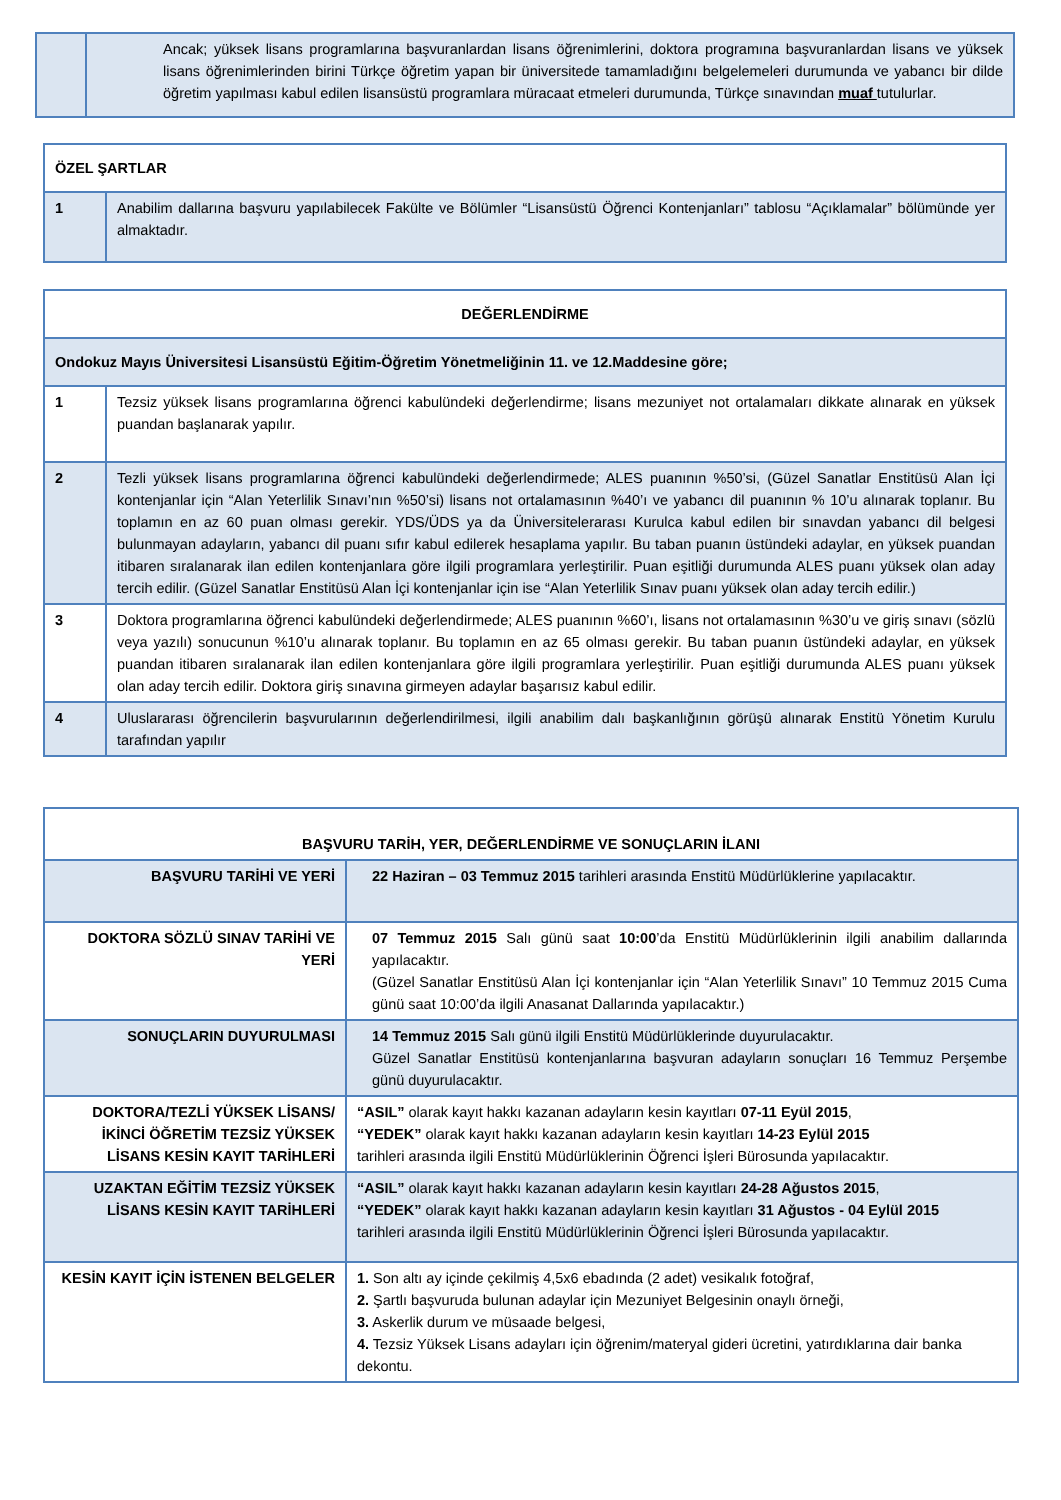| | Ancak; yüksek lisans programlarına başvuranlardan lisans öğrenimlerini, doktora programına başvuranlardan lisans ve yüksek lisans öğrenimlerinden birini Türkçe öğretim yapan bir üniversitede tamamladığını belgelemeleri durumunda ve yabancı bir dilde öğretim yapılması kabul edilen lisansüstü programlara müracaat etmeleri durumunda, Türkçe sınavından muaf tutulurlar. |
| ÖZEL ŞARTLAR | |
| --- | --- |
| 1 | Anabilim dallarına başvuru yapılabilecek Fakülte ve Bölümler “Lisansüstü Öğrenci Kontenjanları” tablosu “Açıklamalar” bölümünde yer almaktadır. |
| DEĞERLENDİRME | |
| --- | --- |
| Ondokuz Mayıs Üniversitesi Lisansüstü Eğitim-Öğretim Yönetmeliğinin 11. ve 12.Maddesine göre; | |
| 1 | Tezsiz yüksek lisans programlarına öğrenci kabulündeki değerlendirme; lisans mezuniyet not ortalamaları dikkate alınarak en yüksek puandan başlanarak yapılır. |
| 2 | Tezli yüksek lisans programlarına öğrenci kabulündeki değerlendirmede; ALES puanının %50’si, (Güzel Sanatlar Enstitüsü Alan İçi kontenjanlar için “Alan Yeterlilik Sınavı’nın %50’si) lisans not ortalamasının %40’ı ve yabancı dil puanının % 10’u alınarak toplanır. Bu toplamın en az 60 puan olması gerekir. YDS/ÜDS ya da Üniversitelerarası Kurulca kabul edilen bir sınavdan yabancı dil belgesi bulunmayan adayların, yabancı dil puanı sıfır kabul edilerek hesaplama yapılır. Bu taban puanın üstündeki adaylar, en yüksek puandan itibaren sıralanarak ilan edilen kontenjanlara göre ilgili programlara yerleştirilir. Puan eşitliği durumunda ALES puanı yüksek olan aday tercih edilir. (Güzel Sanatlar Enstitüsü Alan İçi kontenjanlar için ise “Alan Yeterlilik Sınav puanı yüksek olan aday tercih edilir.) |
| 3 | Doktora programlarına öğrenci kabulündeki değerlendirmede; ALES puanının %60’ı, lisans not ortalamasının %30’u ve giriş sınavı (sözlü veya yazılı) sonucunun %10’u alınarak toplanır. Bu toplamın en az 65 olması gerekir. Bu taban puanın üstündeki adaylar, en yüksek puandan itibaren sıralanarak ilan edilen kontenjanlara göre ilgili programlara yerleştirilir. Puan eşitliği durumunda ALES puanı yüksek olan aday tercih edilir. Doktora giriş sınavına girmeyen adaylar başarısız kabul edilir. |
| 4 | Uluslararası öğrencilerin başvurularının değerlendirilmesi, ilgili anabilim dalı başkanlığının görüşü alınarak Enstitü Yönetim Kurulu tarafından yapılır |
| BAŞVURU TARİH, YER, DEĞERLENDİRME VE SONUÇLARIN İLANI | |
| --- | --- |
| BAŞVURU TARİHİ VE YERİ | 22 Haziran – 03 Temmuz 2015 tarihleri arasında Enstitü Müdürlüklerine yapılacaktır. |
| DOKTORA SÖZLÜ SINAV TARİHİ VE YERİ | 07 Temmuz 2015 Salı günü saat 10:00 ’da Enstitü Müdürlüklerinin ilgili anabilim dallarında yapılacaktır. (Güzel Sanatlar Enstitüsü Alan İçi kontenjanlar için “Alan Yeterlilik Sınavı” 10 Temmuz 2015 Cuma günü saat 10:00’da ilgili Anasanat Dallarında yapılacaktır.) |
| SONUÇLARIN DUYURULMASI | 14 Temmuz 2015 Salı günü ilgili Enstitü Müdürlüklerinde duyurulacaktır. Güzel Sanatlar Enstitüsü kontenjanlarına başvuran adayların sonuçları 16 Temmuz Perşembe günü duyurulacaktır. |
| DOKTORA/TEZLİ YÜKSEK LİSANS/İKİNCİ ÖĞRETİM TEZSİZ YÜKSEK LİSANS KESİN KAYIT TARİHLERİ | “ASIL” olarak kayıt hakkı kazanan adayların kesin kayıtları 07-11 Eyül 2015 , “YEDEK” olarak kayıt hakkı kazanan adayların kesin kayıtları 14-23 Eylül 2015 tarihleri arasında ilgili Enstitü Müdürlüklerinin Öğrenci İşleri Bürosunda yapılacaktır. |
| UZAKTAN EĞİTİM TEZSİZ YÜKSEK LİSANS KESİN KAYIT TARİHLERİ | “ASIL” olarak kayıt hakkı kazanan adayların kesin kayıtları 24-28 Ağustos 2015 , “YEDEK” olarak kayıt hakkı kazanan adayların kesin kayıtları 31 Ağustos - 04 Eylül 2015 tarihleri arasında ilgili Enstitü Müdürlüklerinin Öğrenci İşleri Bürosunda yapılacaktır. |
| KESİN KAYIT İÇİN İSTENEN BELGELER | 1. Son altı ay içinde çekilmiş 4,5x6 ebadında (2 adet) vesikalık fotoğraf, 2. Şartlı başvuruda bulunan adaylar için Mezuniyet Belgesinin onaylı örneği, 3. Askerlik durum ve müsaade belgesi, 4. Tezsiz Yüksek Lisans adayları için öğrenim/materyal gideri ücretini, yatırdıklarına dair banka dekontu. |